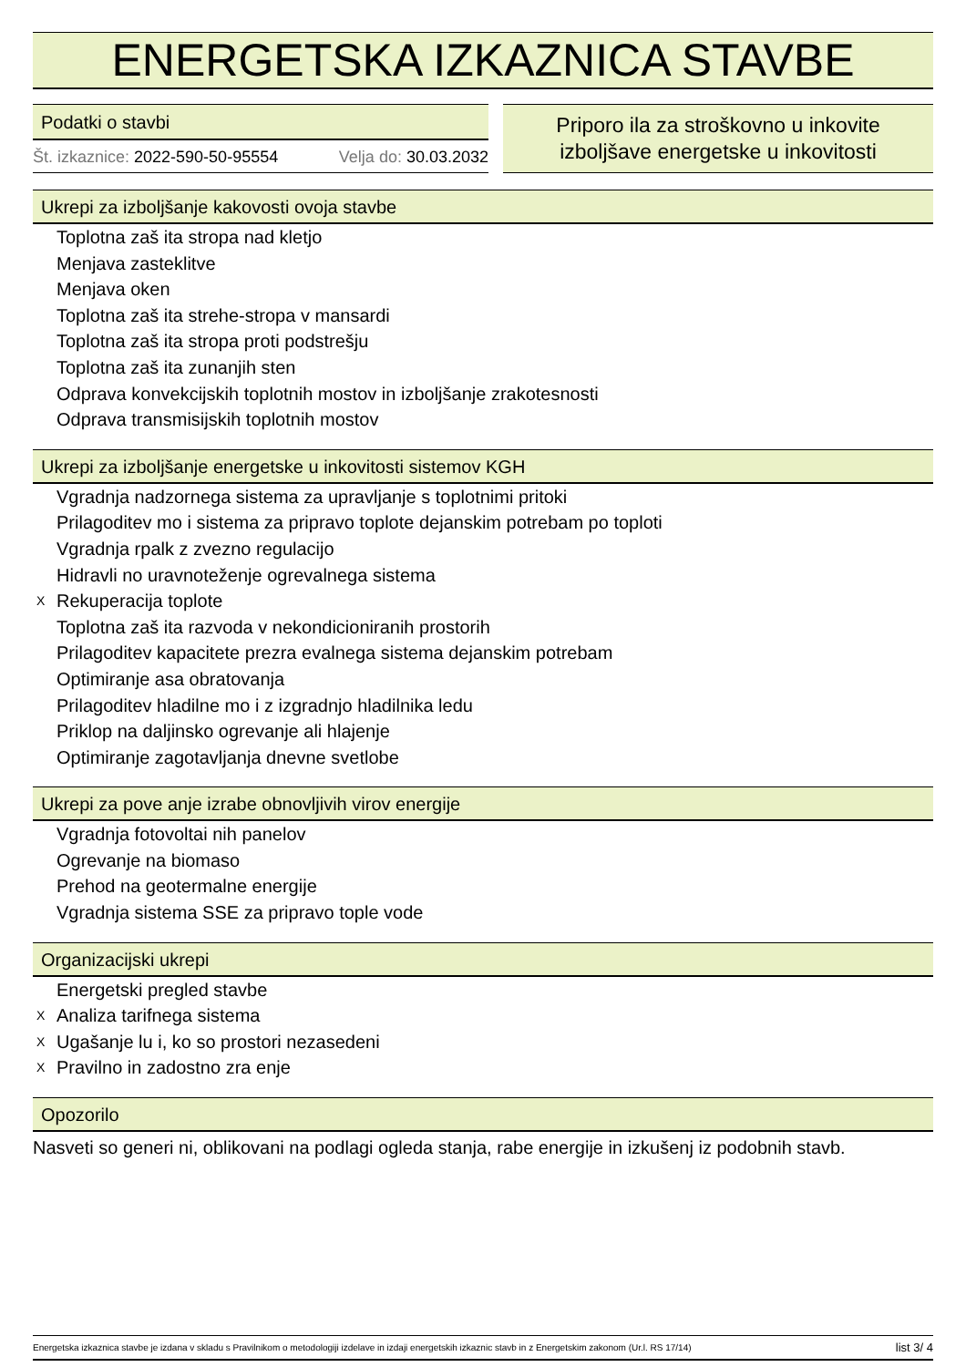ENERGETSKA IZKAZNICA STAVBE
Podatki o stavbi
Št. izkaznice: 2022-590-50-95554 Velja do: 30.03.2032
Priporo ila za stroškovno u inkovite
izboljšave energetske u inkovitosti
Ukrepi za izboljšanje kakovosti ovoja stavbe
Toplotna zaš ita stropa nad kletjo
Menjava zasteklitve
Menjava oken
Toplotna zaš ita strehe-stropa v mansardi
Toplotna zaš ita stropa proti podstrešju
Toplotna zaš ita zunanjih sten
Odprava konvekcijskih toplotnih mostov in izboljšanje zrakotesnosti
Odprava transmisijskih toplotnih mostov
Ukrepi za izboljšanje energetske u inkovitosti sistemov KGH
Vgradnja nadzornega sistema za upravljanje s toplotnimi pritoki
Prilagoditev mo i sistema za pripravo toplote dejanskim potrebam po toploti
Vgradnja rpalk z zvezno regulacijo
Hidravli no uravnoteženje ogrevalnega sistema
X Rekuperacija toplote
Toplotna zaš ita razvoda v nekondicioniranih prostorih
Prilagoditev kapacitete prezra evalnega sistema dejanskim potrebam
Optimiranje asa obratovanja
Prilagoditev hladilne mo i z izgradnjo hladilnika ledu
Priklop na daljinsko ogrevanje ali hlajenje
Optimiranje zagotavljanja dnevne svetlobe
Ukrepi za pove anje izrabe obnovljivih virov energije
Vgradnja fotovoltai nih panelov
Ogrevanje na biomaso
Prehod na geotermalne energije
Vgradnja sistema SSE za pripravo tople vode
Organizacijski ukrepi
Energetski pregled stavbe
X Analiza tarifnega sistema
X Ugašanje lu i, ko so prostori nezasedeni
X Pravilno in zadostno zra enje
Opozorilo
Nasveti so generi ni, oblikovani na podlagi ogleda stanja, rabe energije in izkušenj iz podobnih stavb.
Energetska izkaznica stavbe je izdana v skladu s Pravilnikom o metodologiji izdelave in izdaji energetskih izkaznic stavb in z Energetskim zakonom (Ur.l. RS 17/14) list 3/ 4